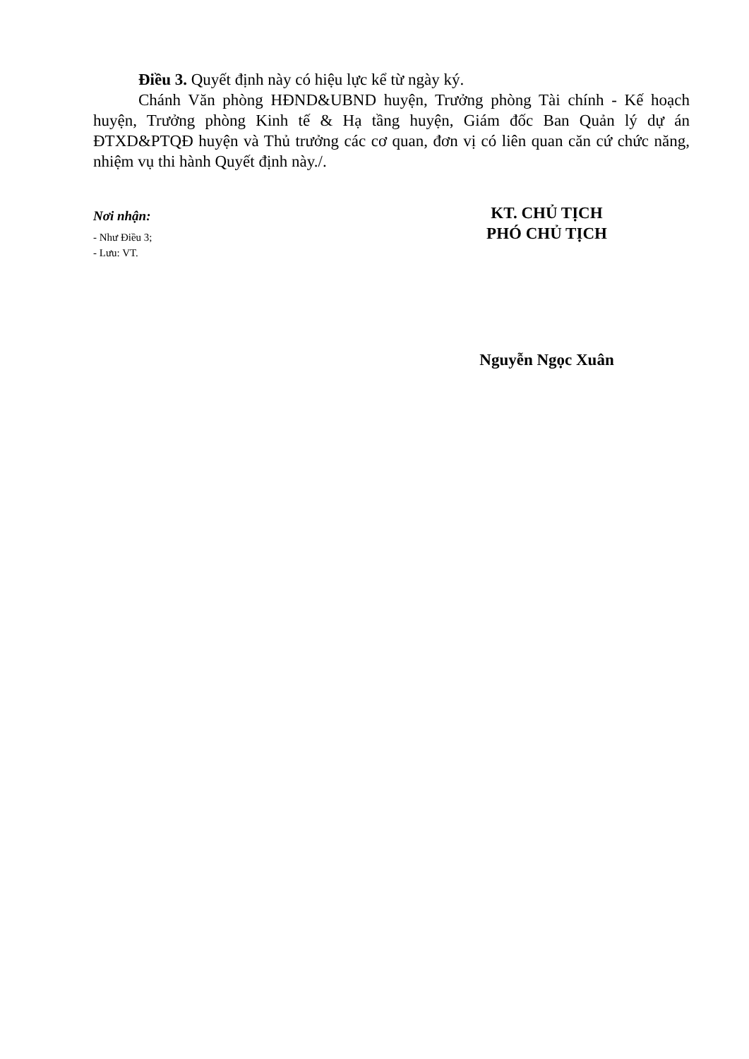Điều 3. Quyết định này có hiệu lực kể từ ngày ký.
Chánh Văn phòng HĐND&UBND huyện, Trưởng phòng Tài chính - Kế hoạch huyện, Trưởng phòng Kinh tế & Hạ tầng huyện, Giám đốc Ban Quản lý dự án ĐTXD&PTQĐ huyện và Thủ trưởng các cơ quan, đơn vị có liên quan căn cứ chức năng, nhiệm vụ thi hành Quyết định này./.
Nơi nhận:
- Như Điều 3;
- Lưu: VT.
KT. CHỦ TỊCH
PHÓ CHỦ TỊCH
Nguyễn Ngọc Xuân